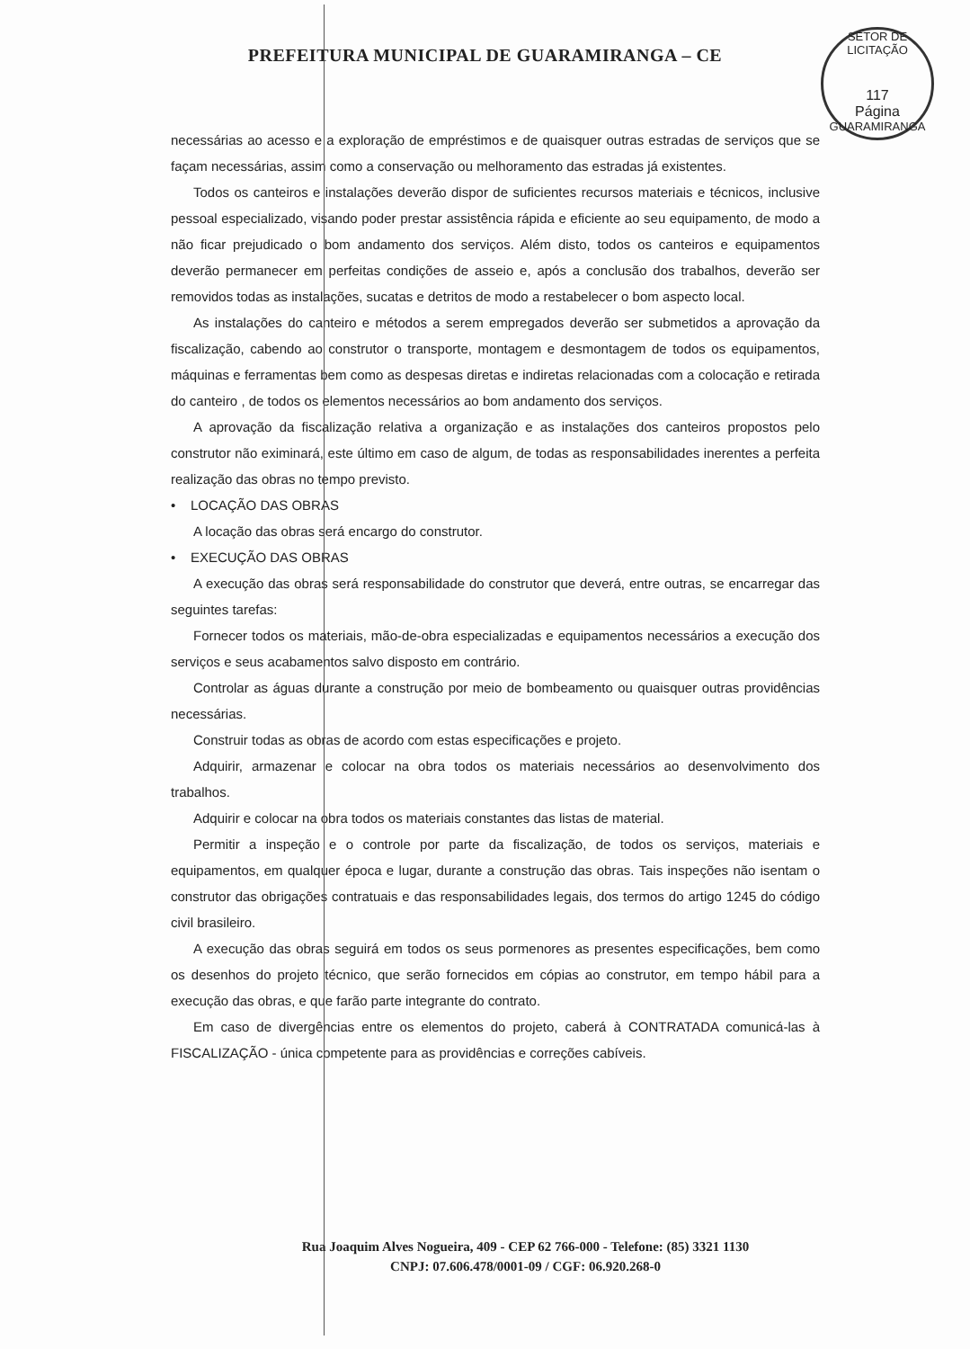SETOR DE LICITAÇÃO
117
Página
GUARAMIRANGA
PREFEITURA MUNICIPAL DE GUARAMIRANGA – CE
necessárias ao acesso e a exploração de empréstimos e de quaisquer outras estradas de serviços que se façam necessárias, assim como a conservação ou melhoramento das estradas já existentes.
Todos os canteiros e instalações deverão dispor de suficientes recursos materiais e técnicos, inclusive pessoal especializado, visando poder prestar assistência rápida e eficiente ao seu equipamento, de modo a não ficar prejudicado o bom andamento dos serviços. Além disto, todos os canteiros e equipamentos deverão permanecer em perfeitas condições de asseio e, após a conclusão dos trabalhos, deverão ser removidos todas as instalações, sucatas e detritos de modo a restabelecer o bom aspecto local.
As instalações do canteiro e métodos a serem empregados deverão ser submetidos a aprovação da fiscalização, cabendo ao construtor o transporte, montagem e desmontagem de todos os equipamentos, máquinas e ferramentas bem como as despesas diretas e indiretas relacionadas com a colocação e retirada do canteiro , de todos os elementos necessários ao bom andamento dos serviços.
A aprovação da fiscalização relativa a organização e as instalações dos canteiros propostos pelo construtor não eximinará, este último em caso de algum, de todas as responsabilidades inerentes a perfeita realização das obras no tempo previsto.
• LOCAÇÃO DAS OBRAS
A locação das obras será encargo do construtor.
• EXECUÇÃO DAS OBRAS
A execução das obras será responsabilidade do construtor que deverá, entre outras, se encarregar das seguintes tarefas:
Fornecer todos os materiais, mão-de-obra especializadas e equipamentos necessários a execução dos serviços e seus acabamentos salvo disposto em contrário.
Controlar as águas durante a construção por meio de bombeamento ou quaisquer outras providências necessárias.
Construir todas as obras de acordo com estas especificações e projeto.
Adquirir, armazenar e colocar na obra todos os materiais necessários ao desenvolvimento dos trabalhos.
Adquirir e colocar na obra todos os materiais constantes das listas de material.
Permitir a inspeção e o controle por parte da fiscalização, de todos os serviços, materiais e equipamentos, em qualquer época e lugar, durante a construção das obras. Tais inspeções não isentam o construtor das obrigações contratuais e das responsabilidades legais, dos termos do artigo 1245 do código civil brasileiro.
A execução das obras seguirá em todos os seus pormenores as presentes especificações, bem como os desenhos do projeto técnico, que serão fornecidos em cópias ao construtor, em tempo hábil para a execução das obras, e que farão parte integrante do contrato.
Em caso de divergências entre os elementos do projeto, caberá à CONTRATADA comunicá-las à FISCALIZAÇÃO - única competente para as providências e correções cabíveis.
Rua Joaquim Alves Nogueira, 409 - CEP 62 766-000 - Telefone: (85) 3321 1130
CNPJ: 07.606.478/0001-09 / CGF: 06.920.268-0